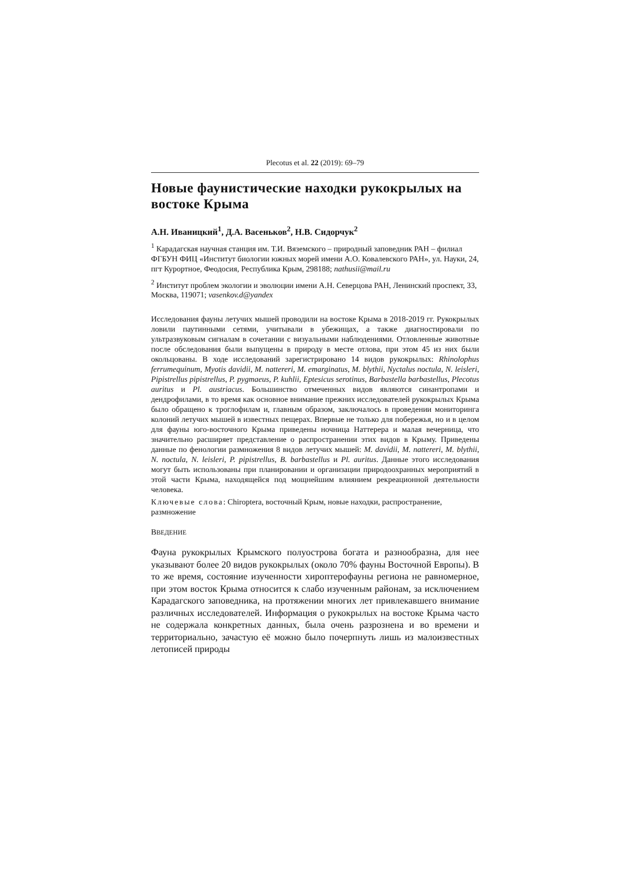Plecotus et al. 22 (2019): 69–79
Новые фаунистические находки рукокрылых на востоке Крыма
А.Н. Иваницкий<sup>1</sup>, Д.А. Васеньков<sup>2</sup>, Н.В. Сидорчук<sup>2</sup>
<sup>1</sup> Карадагская научная станция им. Т.И. Вяземского – природный заповедник РАН – филиал ФГБУН ФИЦ «Институт биологии южных морей имени А.О. Ковалевского РАН», ул. Науки, 24, пгт Курортное, Феодосия, Республика Крым, 298188; nathusii@mail.ru
<sup>2</sup> Институт проблем экологии и эволюции имени А.Н. Северцова РАН, Ленинский проспект, 33, Москва, 119071; vasenkov.d@yandex
Исследования фауны летучих мышей проводили на востоке Крыма в 2018-2019 гг. Рукокрылых ловили паутинными сетями, учитывали в убежищах, а также диагностировали по ультразвуковым сигналам в сочетании с визуальными наблюдениями. Отловленные животные после обследования были выпущены в природу в месте отлова, при этом 45 из них были окольцованы. В ходе исследований зарегистрировано 14 видов рукокрылых: Rhinolophus ferrumequinum, Myotis davidii, M. nattereri, M. emarginatus, M. blythii, Nyctalus noctula, N. leisleri, Pipistrellus pipistrellus, P. pygmaeus, P. kuhlii, Eptesicus serotinus, Barbastella barbastellus, Plecotus auritus и Pl. austriacus. Большинство отмеченных видов являются синантропами и дендрофилами, в то время как основное внимание прежних исследователей рукокрылых Крыма было обращено к троглофилам и, главным образом, заключалось в проведении мониторинга колоний летучих мышей в известных пещерах. Впервые не только для побережья, но и в целом для фауны юго-восточного Крыма приведены ночница Наттерера и малая вечерница, что значительно расширяет представление о распространении этих видов в Крыму. Приведены данные по фенологии размножения 8 видов летучих мышей: M. davidii, M. nattereri, M. blythii, N. noctula, N. leisleri, P. pipistrellus, B. barbastellus и Pl. auritus. Данные этого исследования могут быть использованы при планировании и организации природоохранных мероприятий в этой части Крыма, находящейся под мощнейшим влиянием рекреационной деятельности человека.
Ключевые слова: Chiroptera, восточный Крым, новые находки, распространение, размножение
ВВЕДЕНИЕ
Фауна рукокрылых Крымского полуострова богата и разнообразна, для нее указывают более 20 видов рукокрылых (около 70% фауны Восточной Европы). В то же время, состояние изученности хироптерофауны региона не равномерное, при этом восток Крыма относится к слабо изученным районам, за исключением Карадагского заповедника, на протяжении многих лет привлекавшего внимание различных исследователей. Информация о рукокрылых на востоке Крыма часто не содержала конкретных данных, была очень разрознена и во времени и территориально, зачастую её можно было почерпнуть лишь из малоизвестных летописей природы